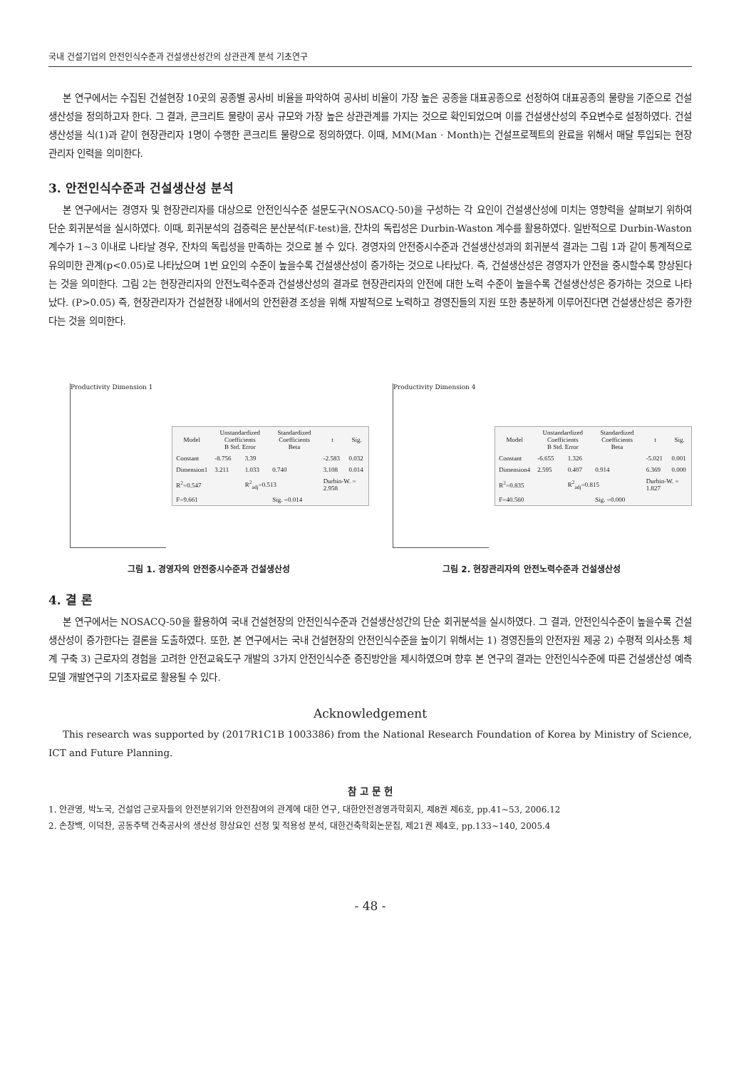국내 건설기업의 안전인식수준과 건설생산성간의 상관관계 분석 기초연구
본 연구에서는 수집된 건설현장 10곳의 공종별 공사비 비율을 파악하여 공사비 비율이 가장 높은 공종을 대표공종으로 선정하여 대표공종의 물량을 기준으로 건설생산성을 정의하고자 한다. 그 결과, 콘크리트 물량이 공사 규모와 가장 높은 상관관계를 가지는 것으로 확인되었으며 이를 건설생산성의 주요변수로 설정하였다. 건설생산성을 식(1)과 같이 현장관리자 1명이 수행한 콘크리트 물량으로 정의하였다. 이때, MM(Man · Month)는 건설프로젝트의 완료을 위해서 매달 투입되는 현장관리자 인력을 의미한다.
3. 안전인식수준과 건설생산성 분석
본 연구에서는 경영자 및 현장관리자를 대상으로 안전인식수준 설문도구(NOSACQ-50)을 구성하는 각 요인이 건설생산성에 미치는 영향력을 살펴보기 위하여 단순 회귀분석을 실시하였다. 이때, 회귀분석의 검증력은 분산분석(F-test)을, 잔차의 독립성은 Durbin-Waston 계수를 활용하였다. 일반적으로 Durbin-Waston 계수가 1~3 이내로 나타날 경우, 잔차의 독립성을 만족하는 것으로 볼 수 있다. 경영자의 안전중시수준과 건설생산성과의 회귀분석 결과는 그림 1과 같이 통계적으로 유의미한 관계(p<0.05)로 나타났으며 1번 요인의 수준이 높을수록 건설생산성이 증가하는 것으로 나타났다. 즉, 건설생산성은 경영자가 안전을 중시할수록 향상된다는 것을 의미한다. 그림 2는 현장관리자의 안전노력수준과 건설생산성의 결과로 현장관리자의 안전에 대한 노력 수준이 높을수록 건설생산성은 증가하는 것으로 나타났다. (P>0.05) 즉, 현장관리자가 건설현장 내에서의 안전환경 조성을 위해 자발적으로 노력하고 경영진들의 지원 또한 충분하게 이루어진다면 건설생산성은 증가한다는 것을 의미한다.
Productivity Dimension 1
| Model | Unstandardized Coefficients B Std. Error | | Standardized Coefficients Beta | t | Sig. |
| --- | --- | --- | --- | --- | --- |
| Constant | -8.756 | 3.39 | | -2.583 | 0.032 |
| Dimension1 | 3.211 | 1.033 | 0.740 | 3.108 | 0.014 |
| R<sup>2</sup>=0.547 | | R<sup>2</sup><sub>adj</sub>=0.513 | | Durbin-W. = 2.958 | |
| F=9.661 | | | Sig. =0.014 | | |
그림 1. 경영자의 안전중시수준과 건설생산성
Productivity Dimension 4
| Model | Unstandardized Coefficients B Std. Error | | Standardized Coefficients Beta | t | Sig. |
| --- | --- | --- | --- | --- | --- |
| Constant | -6.655 | 1.326 | | -5.021 | 0.001 |
| Dimension4 | 2.595 | 0.407 | 0.914 | 6.369 | 0.000 |
| R<sup>2</sup>=0.835 | | R<sup>2</sup><sub>adj</sub>=0.815 | | Durbin-W. = 1.827 | |
| F=40.560 | | | Sig. =0.000 | | |
그림 2. 현장관리자의 안전노력수준과 건설생산성
4. 결 론
본 연구에서는 NOSACQ-50을 활용하여 국내 건설현장의 안전인식수준과 건설생산성간의 단순 회귀분석을 실시하였다. 그 결과, 안전인식수준이 높을수록 건설생산성이 증가한다는 결론을 도출하였다. 또한, 본 연구에서는 국내 건설현장의 안전인식수준을 높이기 위해서는 1) 경영진들의 안전자원 제공 2) 수평적 의사소통 체계 구축 3) 근로자의 경험을 고려한 안전교육도구 개발의 3가지 안전인식수준 증진방안을 제시하였으며 향후 본 연구의 결과는 안전인식수준에 따른 건설생산성 예측 모델 개발연구의 기초자료로 활용될 수 있다.
Acknowledgement
This research was supported by (2017R1C1B 1003386) from the National Research Foundation of Korea by Ministry of Science, ICT and Future Planning.
참 고 문 헌
1. 안관영, 박노국, 건설업 근로자들의 안전분위기와 안전참여의 관계에 대한 연구, 대한안전경영과학회지, 제8권 제6호, pp.41~53, 2006.12
2. 손창백, 이덕찬, 공동주택 건축공사의 생산성 향상요인 선정 및 적용성 분석, 대한건축학회논문집, 제21권 제4호, pp.133~140, 2005.4
- 48 -